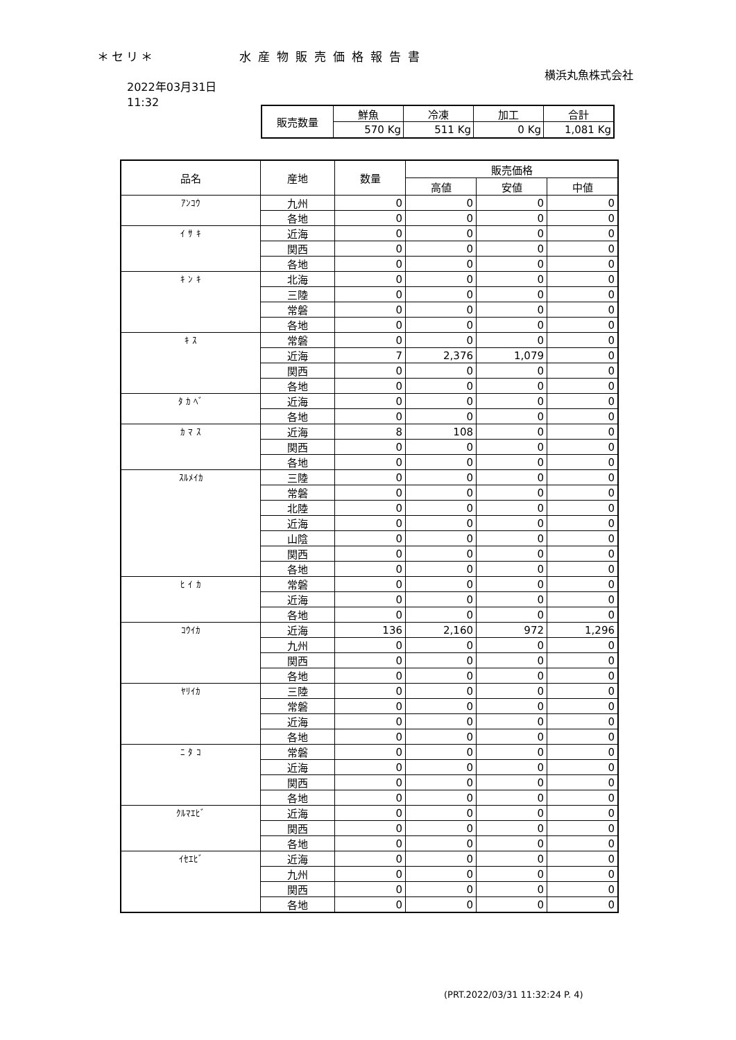＊セリ＊ 水産物販売価格報告書
横浜丸魚株式会社
2022年03月31日
11:32
| 販売数量 | 鮮魚 | 冷凍 | 加工 | 合計 |
| | 570 Kg | 511 Kg | 0 Kg | 1,081 Kg |
| 品名 | 産地 | 数量 | 販売価格 | | |
| --- | --- | --- | --- | --- | --- |
| | | | 高値 | 安値 | 中値 |
| ｱﾝｺｳ | 九州 | 0 | 0 | 0 | 0 |
| | 各地 | 0 | 0 | 0 | 0 |
| ｲ ｻ ｷ | 近海 | 0 | 0 | 0 | 0 |
| | 関西 | 0 | 0 | 0 | 0 |
| | 各地 | 0 | 0 | 0 | 0 |
| ｷ ﾝ ｷ | 北海 | 0 | 0 | 0 | 0 |
| | 三陸 | 0 | 0 | 0 | 0 |
| | 常磐 | 0 | 0 | 0 | 0 |
| | 各地 | 0 | 0 | 0 | 0 |
| ｷ ｽ | 常磐 | 0 | 0 | 0 | 0 |
| | 近海 | 7 | 2,376 | 1,079 | 0 |
| | 関西 | 0 | 0 | 0 | 0 |
| | 各地 | 0 | 0 | 0 | 0 |
| ﾀ ｶ ﾍﾞ | 近海 | 0 | 0 | 0 | 0 |
| | 各地 | 0 | 0 | 0 | 0 |
| ｶ ﾏ ｽ | 近海 | 8 | 108 | 0 | 0 |
| | 関西 | 0 | 0 | 0 | 0 |
| | 各地 | 0 | 0 | 0 | 0 |
| ｽﾙﾒｲｶ | 三陸 | 0 | 0 | 0 | 0 |
| | 常磐 | 0 | 0 | 0 | 0 |
| | 北陸 | 0 | 0 | 0 | 0 |
| | 近海 | 0 | 0 | 0 | 0 |
| | 山陰 | 0 | 0 | 0 | 0 |
| | 関西 | 0 | 0 | 0 | 0 |
| | 各地 | 0 | 0 | 0 | 0 |
| ﾋ ｲ ｶ | 常磐 | 0 | 0 | 0 | 0 |
| | 近海 | 0 | 0 | 0 | 0 |
| | 各地 | 0 | 0 | 0 | 0 |
| ｺｳｲｶ | 近海 | 136 | 2,160 | 972 | 1,296 |
| | 九州 | 0 | 0 | 0 | 0 |
| | 関西 | 0 | 0 | 0 | 0 |
| | 各地 | 0 | 0 | 0 | 0 |
| ﾔﾘｲｶ | 三陸 | 0 | 0 | 0 | 0 |
| | 常磐 | 0 | 0 | 0 | 0 |
| | 近海 | 0 | 0 | 0 | 0 |
| | 各地 | 0 | 0 | 0 | 0 |
| ﾆ ﾀ ｺ | 常磐 | 0 | 0 | 0 | 0 |
| | 近海 | 0 | 0 | 0 | 0 |
| | 関西 | 0 | 0 | 0 | 0 |
| | 各地 | 0 | 0 | 0 | 0 |
| ｸﾙﾏｴﾋﾞ | 近海 | 0 | 0 | 0 | 0 |
| | 関西 | 0 | 0 | 0 | 0 |
| | 各地 | 0 | 0 | 0 | 0 |
| ｲｾｴﾋﾞ | 近海 | 0 | 0 | 0 | 0 |
| | 九州 | 0 | 0 | 0 | 0 |
| | 関西 | 0 | 0 | 0 | 0 |
| | 各地 | 0 | 0 | 0 | 0 |
(PRT.2022/03/31 11:32:24 P. 4)